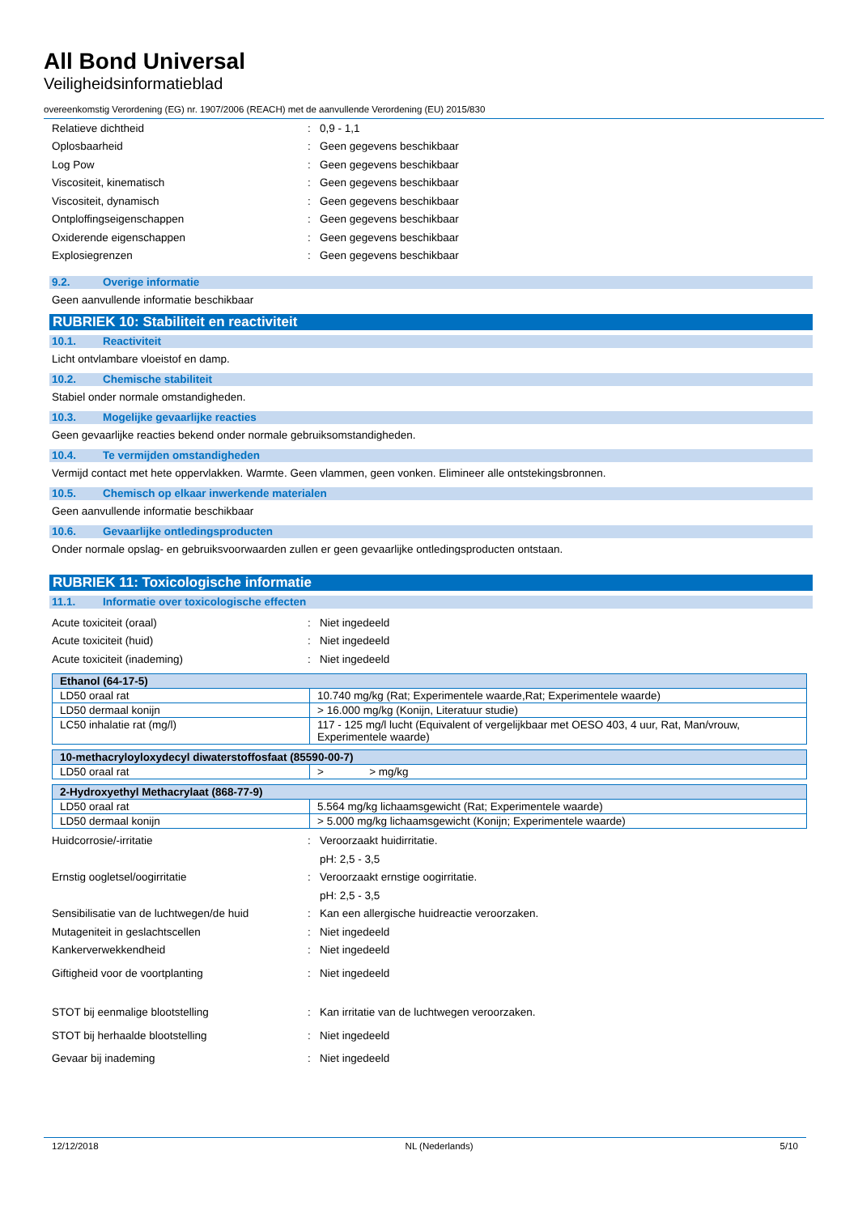All Bond Universal
Veiligheidsinformatieblad
overeenkomstig Verordening (EG) nr. 1907/2006 (REACH) met de aanvullende Verordening (EU) 2015/830
Relatieve dichtheid: 0,9 - 1,1
Oplosbaarheid: Geen gegevens beschikbaar
Log Pow: Geen gegevens beschikbaar
Viscositeit, kinematisch: Geen gegevens beschikbaar
Viscositeit, dynamisch: Geen gegevens beschikbaar
Ontploffingseigenschappen: Geen gegevens beschikbaar
Oxiderende eigenschappen: Geen gegevens beschikbaar
Explosiegrenzen: Geen gegevens beschikbaar
9.2. Overige informatie
Geen aanvullende informatie beschikbaar
RUBRIEK 10: Stabiliteit en reactiviteit
10.1. Reactiviteit
Licht ontvlambare vloeistof en damp.
10.2. Chemische stabiliteit
Stabiel onder normale omstandigheden.
10.3. Mogelijke gevaarlijke reacties
Geen gevaarlijke reacties bekend onder normale gebruiksomstandigheden.
10.4. Te vermijden omstandigheden
Vermijd contact met hete oppervlakken. Warmte. Geen vlammen, geen vonken. Elimineer alle ontstekingsbronnen.
10.5. Chemisch op elkaar inwerkende materialen
Geen aanvullende informatie beschikbaar
10.6. Gevaarlijke ontledingsproducten
Onder normale opslag- en gebruiksvoorwaarden zullen er geen gevaarlijke ontledingsproducten ontstaan.
RUBRIEK 11: Toxicologische informatie
11.1. Informatie over toxicologische effecten
Acute toxiciteit (oraal): Niet ingedeeld
Acute toxiciteit (huid): Niet ingedeeld
Acute toxiciteit (inademing): Niet ingedeeld
| Ethanol (64-17-5) | |
| --- | --- |
| LD50 oraal rat | 10.740 mg/kg (Rat; Experimentele waarde,Rat; Experimentele waarde) |
| LD50 dermaal konijn | > 16.000 mg/kg (Konijn, Literatuur studie) |
| LC50 inhalatie rat (mg/l) | 117 - 125 mg/l lucht (Equivalent of vergelijkbaar met OESO 403, 4 uur, Rat, Man/vrouw, Experimentele waarde) |
| 10-methacryloyloxydecyl diwaterstoffosfaat (85590-00-7) | |
| --- | --- |
| LD50 oraal rat | > > mg/kg |
| 2-Hydroxyethyl Methacrylaat (868-77-9) | |
| --- | --- |
| LD50 oraal rat | 5.564 mg/kg lichaamsgewicht (Rat; Experimentele waarde) |
| LD50 dermaal konijn | > 5.000 mg/kg lichaamsgewicht (Konijn; Experimentele waarde) |
Huidcorrosie/-irritatie: Veroorzaakt huidirritatie.
pH: 2,5 - 3,5
Ernstig oogletsel/oogirritatie: Veroorzaakt ernstige oogirritatie.
pH: 2,5 - 3,5
Sensibilisatie van de luchtwegen/de huid: Kan een allergische huidreactie veroorzaken.
Mutageniteit in geslachtscellen: Niet ingedeeld
Kankerverwekkendheid: Niet ingedeeld
Giftigheid voor de voortplanting: Niet ingedeeld
STOT bij eenmalige blootstelling: Kan irritatie van de luchtwegen veroorzaken.
STOT bij herhaalde blootstelling: Niet ingedeeld
Gevaar bij inademing: Niet ingedeeld
12/12/2018 NL (Nederlands) 5/10